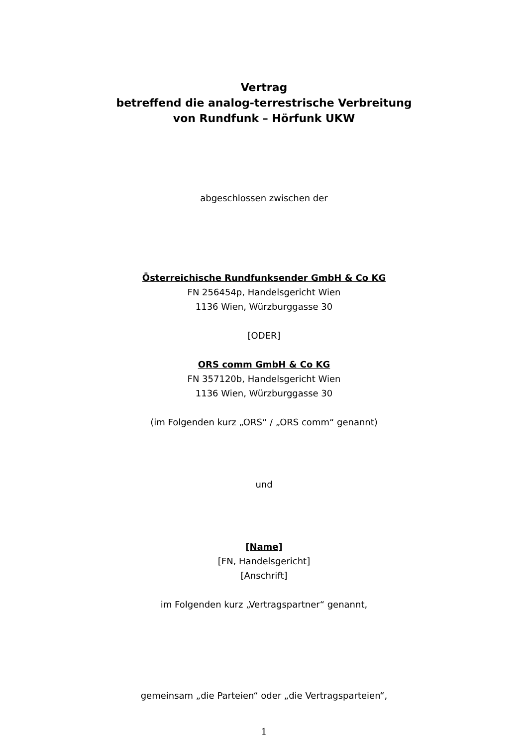Vertrag
betreffend die analog-terrestrische Verbreitung
von Rundfunk – Hörfunk UKW
abgeschlossen zwischen der
Österreichische Rundfunksender GmbH & Co KG
FN 256454p, Handelsgericht Wien
1136 Wien, Würzburggasse 30
[ODER]
ORS comm GmbH & Co KG
FN 357120b, Handelsgericht Wien
1136 Wien, Würzburggasse 30
(im Folgenden kurz „ORS“ / „ORS comm“ genannt)
und
[Name]
[FN, Handelsgericht]
[Anschrift]
im Folgenden kurz „Vertragspartner“ genannt,
gemeinsam „die Parteien“ oder „die Vertragsparteien“,
1